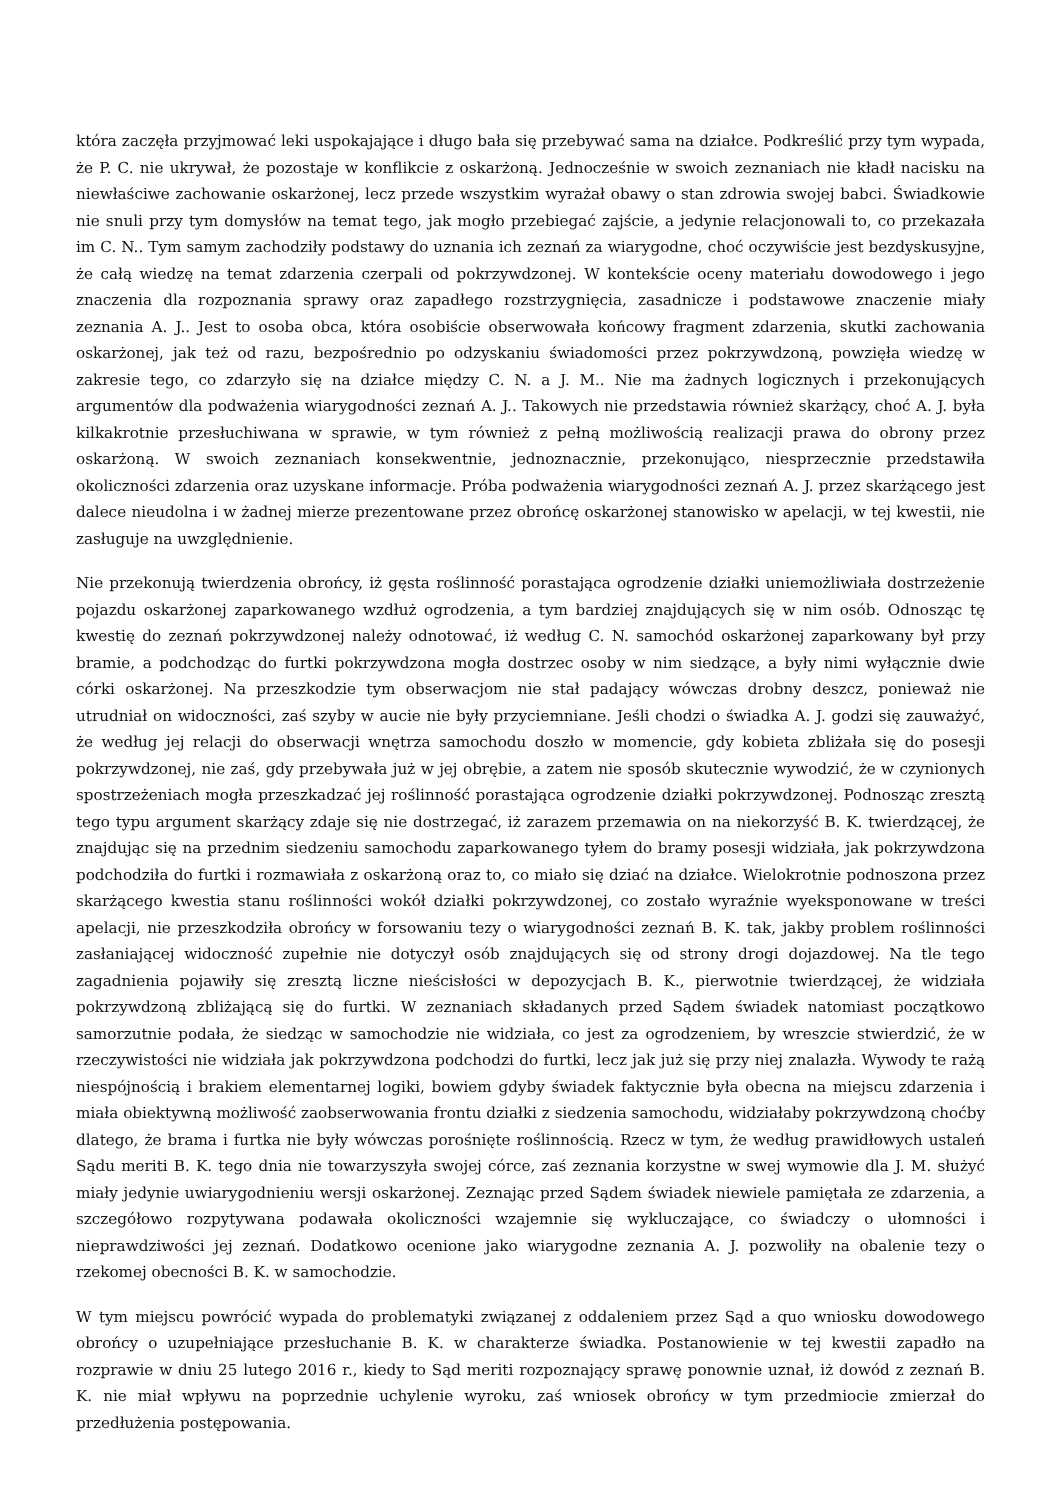która zaczęła przyjmować leki uspokajające i długo bała się przebywać sama na działce. Podkreślić przy tym wypada, że P. C. nie ukrywał, że pozostaje w konflikcie z oskarżoną. Jednocześnie w swoich zeznaniach nie kładł nacisku na niewłaściwe zachowanie oskarżonej, lecz przede wszystkim wyrażał obawy o stan zdrowia swojej babci. Świadkowie nie snuli przy tym domysłów na temat tego, jak mogło przebiegać zajście, a jedynie relacjonowali to, co przekazała im C. N.. Tym samym zachodziły podstawy do uznania ich zeznań za wiarygodne, choć oczywiście jest bezdyskusyjne, że całą wiedzę na temat zdarzenia czerpali od pokrzywdzonej. W kontekście oceny materiału dowodowego i jego znaczenia dla rozpoznania sprawy oraz zapadłego rozstrzygnięcia, zasadnicze i podstawowe znaczenie miały zeznania A. J.. Jest to osoba obca, która osobiście obserwowała końcowy fragment zdarzenia, skutki zachowania oskarżonej, jak też od razu, bezpośrednio po odzyskaniu świadomości przez pokrzywdzoną, powzięła wiedzę w zakresie tego, co zdarzyło się na działce między C. N. a J. M.. Nie ma żadnych logicznych i przekonujących argumentów dla podważenia wiarygodności zeznań A. J.. Takowych nie przedstawia również skarżący, choć A. J. była kilkakrotnie przesłuchiwana w sprawie, w tym również z pełną możliwością realizacji prawa do obrony przez oskarżoną. W swoich zeznaniach konsekwentnie, jednoznacznie, przekonująco, niesprzecznie przedstawiła okoliczności zdarzenia oraz uzyskane informacje. Próba podważenia wiarygodności zeznań A. J. przez skarżącego jest dalece nieudolna i w żadnej mierze prezentowane przez obrońcę oskarżonej stanowisko w apelacji, w tej kwestii, nie zasługuje na uwzględnienie.
Nie przekonują twierdzenia obrońcy, iż gęsta roślinność porastająca ogrodzenie działki uniemożliwiała dostrzeżenie pojazdu oskarżonej zaparkowanego wzdłuż ogrodzenia, a tym bardziej znajdujących się w nim osób. Odnosząc tę kwestię do zeznań pokrzywdzonej należy odnotować, iż według C. N. samochód oskarżonej zaparkowany był przy bramie, a podchodząc do furtki pokrzywdzona mogła dostrzec osoby w nim siedzące, a były nimi wyłącznie dwie córki oskarżonej. Na przeszkodzie tym obserwacjom nie stał padający wówczas drobny deszcz, ponieważ nie utrudniał on widoczności, zaś szyby w aucie nie były przyciemniane. Jeśli chodzi o świadka A. J. godzi się zauważyć, że według jej relacji do obserwacji wnętrza samochodu doszło w momencie, gdy kobieta zbliżała się do posesji pokrzywdzonej, nie zaś, gdy przebywała już w jej obrębie, a zatem nie sposób skutecznie wywodzić, że w czynionych spostrzeżeniach mogła przeszkadzać jej roślinność porastająca ogrodzenie działki pokrzywdzonej. Podnosząc zresztą tego typu argument skarżący zdaje się nie dostrzegać, iż zarazem przemawia on na niekorzyść B. K. twierdzącej, że znajdując się na przednim siedzeniu samochodu zaparkowanego tyłem do bramy posesji widziała, jak pokrzywdzona podchodziła do furtki i rozmawiała z oskarżoną oraz to, co miało się dziać na działce. Wielokrotnie podnoszona przez skarżącego kwestia stanu roślinności wokół działki pokrzywdzonej, co zostało wyraźnie wyeksponowane w treści apelacji, nie przeszkodziła obrońcy w forsowaniu tezy o wiarygodności zeznań B. K. tak, jakby problem roślinności zasłaniającej widoczność zupełnie nie dotyczył osób znajdujących się od strony drogi dojazdowej. Na tle tego zagadnienia pojawiły się zresztą liczne nieścisłości w depozycjach B. K., pierwotnie twierdzącej, że widziała pokrzywdzoną zbliżającą się do furtki. W zeznaniach składanych przed Sądem świadek natomiast początkowo samorzutnie podała, że siedząc w samochodzie nie widziała, co jest za ogrodzeniem, by wreszcie stwierdzić, że w rzeczywistości nie widziała jak pokrzywdzona podchodzi do furtki, lecz jak już się przy niej znalazła. Wywody te rażą niespójnością i brakiem elementarnej logiki, bowiem gdyby świadek faktycznie była obecna na miejscu zdarzenia i miała obiektywną możliwość zaobserwowania frontu działki z siedzenia samochodu, widziałaby pokrzywdzoną choćby dlatego, że brama i furtka nie były wówczas porośnięte roślinnością. Rzecz w tym, że według prawidłowych ustaleń Sądu meriti B. K. tego dnia nie towarzyszyła swojej córce, zaś zeznania korzystne w swej wymowie dla J. M. służyć miały jedynie uwiarygodnieniu wersji oskarżonej. Zeznając przed Sądem świadek niewiele pamiętała ze zdarzenia, a szczegółowo rozpytywana podawała okoliczności wzajemnie się wykluczające, co świadczy o ułomności i nieprawdziwości jej zeznań. Dodatkowo ocenione jako wiarygodne zeznania A. J. pozwoliły na obalenie tezy o rzekomej obecności B. K. w samochodzie.
W tym miejscu powrócić wypada do problematyki związanej z oddaleniem przez Sąd a quo wniosku dowodowego obrońcy o uzupełniające przesłuchanie B. K. w charakterze świadka. Postanowienie w tej kwestii zapadło na rozprawie w dniu 25 lutego 2016 r., kiedy to Sąd meriti rozpoznający sprawę ponownie uznał, iż dowód z zeznań B. K. nie miał wpływu na poprzednie uchylenie wyroku, zaś wniosek obrońcy w tym przedmiocie zmierzał do przedłużenia postępowania.